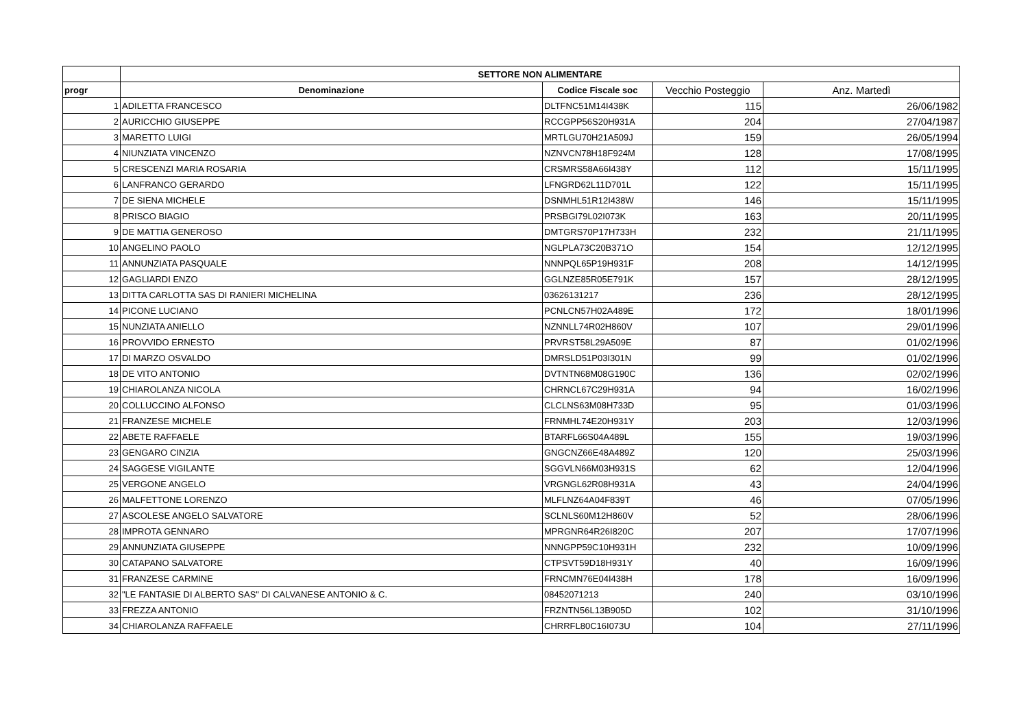| | SETTORE NON ALIMENTARE | | | |
| --- | --- | --- | --- | --- |
| progr | Denominazione | Codice Fiscale soc | Vecchio Posteggio | Anz. Martedì |
| 1 | ADILETTA FRANCESCO | DLTFNC51M14I438K | 115 | 26/06/1982 |
| 2 | AURICCHIO GIUSEPPE | RCCGPP56S20H931A | 204 | 27/04/1987 |
| 3 | MARETTO LUIGI | MRTLGU70H21A509J | 159 | 26/05/1994 |
| 4 | NIUNZIATA VINCENZO | NZNVCN78H18F924M | 128 | 17/08/1995 |
| 5 | CRESCENZI MARIA ROSARIA | CRSMRS58A66I438Y | 112 | 15/11/1995 |
| 6 | LANFRANCO GERARDO | LFNGRD62L11D701L | 122 | 15/11/1995 |
| 7 | DE SIENA MICHELE | DSNMHL51R12I438W | 146 | 15/11/1995 |
| 8 | PRISCO BIAGIO | PRSBGI79L02I073K | 163 | 20/11/1995 |
| 9 | DE MATTIA GENEROSO | DMTGRS70P17H733H | 232 | 21/11/1995 |
| 10 | ANGELINO PAOLO | NGLPLA73C20B371O | 154 | 12/12/1995 |
| 11 | ANNUNZIATA PASQUALE | NNNPQL65P19H931F | 208 | 14/12/1995 |
| 12 | GAGLIARDI ENZO | GGLNZE85R05E791K | 157 | 28/12/1995 |
| 13 | DITTA CARLOTTA SAS DI RANIERI MICHELINA | 03626131217 | 236 | 28/12/1995 |
| 14 | PICONE LUCIANO | PCNLCN57H02A489E | 172 | 18/01/1996 |
| 15 | NUNZIATA ANIELLO | NZNNLL74R02H860V | 107 | 29/01/1996 |
| 16 | PROVVIDO ERNESTO | PRVRST58L29A509E | 87 | 01/02/1996 |
| 17 | DI MARZO OSVALDO | DMRSLD51P03I301N | 99 | 01/02/1996 |
| 18 | DE VITO ANTONIO | DVTNTN68M08G190C | 136 | 02/02/1996 |
| 19 | CHIAROLANZA NICOLA | CHRNCL67C29H931A | 94 | 16/02/1996 |
| 20 | COLLUCCINO ALFONSO | CLCLNS63M08H733D | 95 | 01/03/1996 |
| 21 | FRANZESE MICHELE | FRNMHL74E20H931Y | 203 | 12/03/1996 |
| 22 | ABETE RAFFAELE | BTARFL66S04A489L | 155 | 19/03/1996 |
| 23 | GENGARO CINZIA | GNGCNZ66E48A489Z | 120 | 25/03/1996 |
| 24 | SAGGESE VIGILANTE | SGGVLN66M03H931S | 62 | 12/04/1996 |
| 25 | VERGONE ANGELO | VRGNGL62R08H931A | 43 | 24/04/1996 |
| 26 | MALFETTONE LORENZO | MLFLNZ64A04F839T | 46 | 07/05/1996 |
| 27 | ASCOLESE ANGELO SALVATORE | SCLNLS60M12H860V | 52 | 28/06/1996 |
| 28 | IMPROTA GENNARO | MPRGNR64R26I820C | 207 | 17/07/1996 |
| 29 | ANNUNZIATA GIUSEPPE | NNNGPP59C10H931H | 232 | 10/09/1996 |
| 30 | CATAPANO SALVATORE | CTPSVT59D18H931Y | 40 | 16/09/1996 |
| 31 | FRANZESE CARMINE | FRNCMN76E04I438H | 178 | 16/09/1996 |
| 32 | "LE FANTASIE DI ALBERTO SAS" DI CALVANESE ANTONIO & C. | 08452071213 | 240 | 03/10/1996 |
| 33 | FREZZA ANTONIO | FRZNTN56L13B905D | 102 | 31/10/1996 |
| 34 | CHIAROLANZA RAFFAELE | CHRRFL80C16I073U | 104 | 27/11/1996 |